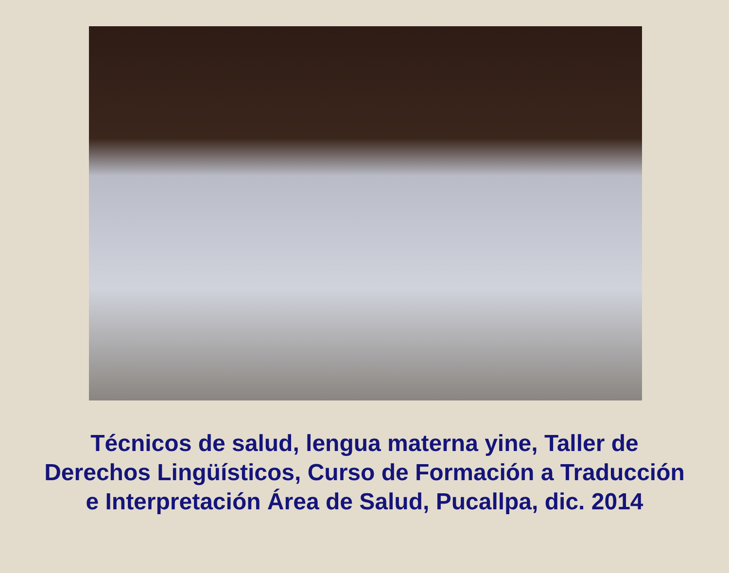Técnicos de salud, lengua materna yine, Taller de
Derechos Lingüísticos, Curso de Formación a Traducción
e Interpretación Área de Salud, Pucallpa, dic. 2014